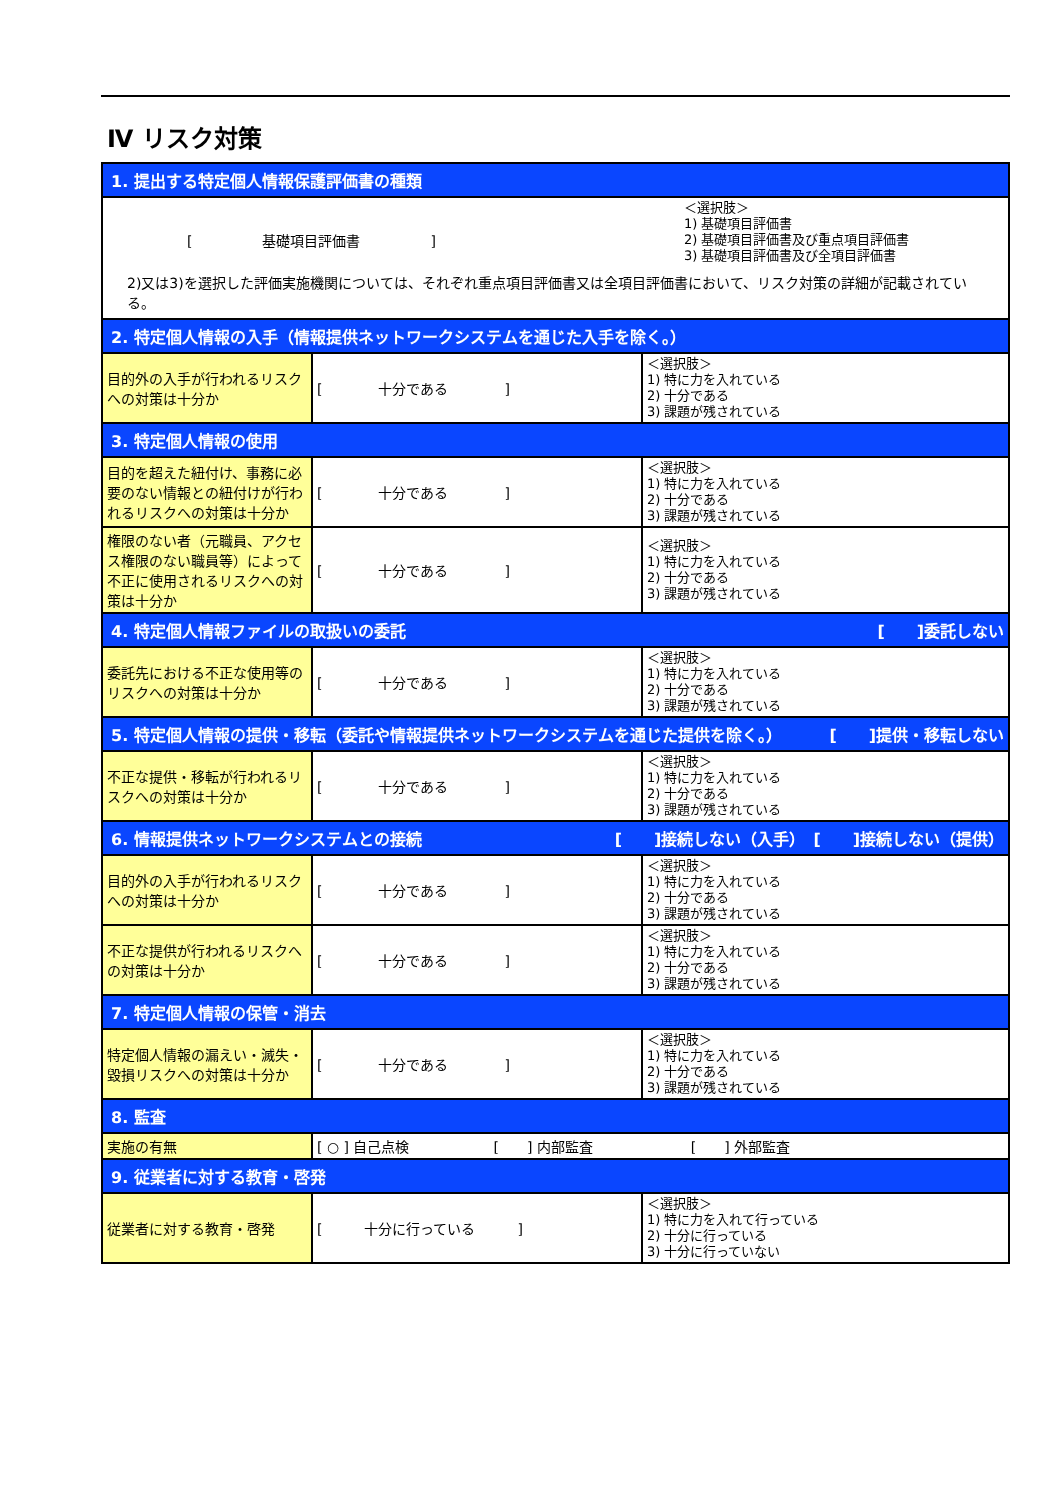Ⅳ リスク対策
| 1. 提出する特定個人情報保護評価書の種類 | | |
| [ 基礎項目評価書 ] ＜選択肢＞ 1) 基礎項目評価書 2) 基礎項目評価書及び重点項目評価書 3) 基礎項目評価書及び全項目評価書 2)又は3)を選択した評価実施機関については、それぞれ重点項目評価書又は全項目評価書において、リスク対策の詳細が記載されている。 | | |
| 2. 特定個人情報の入手（情報提供ネットワークシステムを通じた入手を除く。） | | |
| 目的外の入手が行われるリスクへの対策は十分か | [ 十分である ] | ＜選択肢＞ 1) 特に力を入れている 2) 十分である 3) 課題が残されている |
| 3. 特定個人情報の使用 | | |
| 目的を超えた紐付け、事務に必要のない情報との紐付けが行われるリスクへの対策は十分か | [ 十分である ] | ＜選択肢＞ 1) 特に力を入れている 2) 十分である 3) 課題が残されている |
| 権限のない者（元職員、アクセス権限のない職員等）によって不正に使用されるリスクへの対策は十分か | [ 十分である ] | ＜選択肢＞ 1) 特に力を入れている 2) 十分である 3) 課題が残されている |
| 4. 特定個人情報ファイルの取扱いの委託 [ ]委託しない | | |
| 委託先における不正な使用等のリスクへの対策は十分か | [ 十分である ] | ＜選択肢＞ 1) 特に力を入れている 2) 十分である 3) 課題が残されている |
| 5. 特定個人情報の提供・移転（委託や情報提供ネットワークシステムを通じた提供を除く。） [ ]提供・移転しない | | |
| 不正な提供・移転が行われるリスクへの対策は十分か | [ 十分である ] | ＜選択肢＞ 1) 特に力を入れている 2) 十分である 3) 課題が残されている |
| 6. 情報提供ネットワークシステムとの接続 [ ]接続しない（入手） [ ]接続しない（提供） | | |
| 目的外の入手が行われるリスクへの対策は十分か | [ 十分である ] | ＜選択肢＞ 1) 特に力を入れている 2) 十分である 3) 課題が残されている |
| 不正な提供が行われるリスクへの対策は十分か | [ 十分である ] | ＜選択肢＞ 1) 特に力を入れている 2) 十分である 3) 課題が残されている |
| 7. 特定個人情報の保管・消去 | | |
| 特定個人情報の漏えい・滅失・毀損リスクへの対策は十分か | [ 十分である ] | ＜選択肢＞ 1) 特に力を入れている 2) 十分である 3) 課題が残されている |
| 8. 監査 | | |
| 実施の有無 | [ ○ ] 自己点検 [ ] 内部監査 [ ] 外部監査 | |
| 9. 従業者に対する教育・啓発 | | |
| 従業者に対する教育・啓発 | [ 十分に行っている ] | ＜選択肢＞ 1) 特に力を入れて行っている 2) 十分に行っている 3) 十分に行っていない |